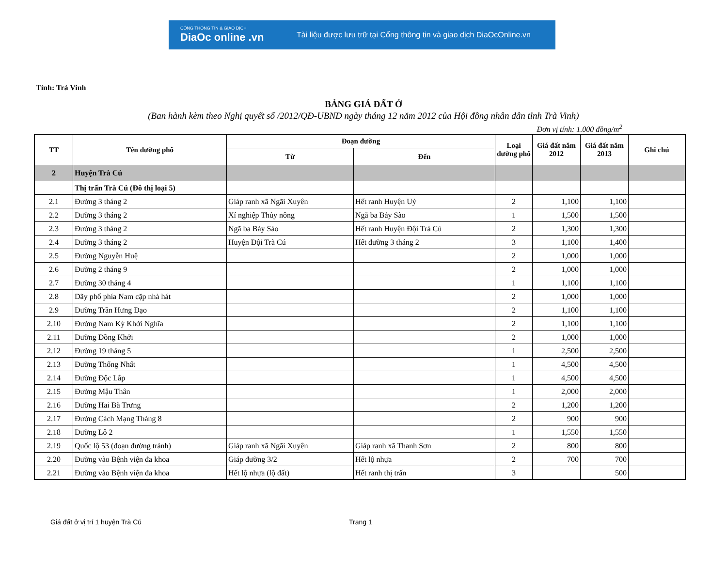CỔNG THÔNG TIN & GIAO DỊCH
DiaOc online .vn
Tài liệu được lưu trữ tại Cổng thông tin và giao dịch DiaOcOnline.vn
Tỉnh: Trà Vinh
BẢNG GIÁ ĐẤT Ở
(Ban hành kèm theo Nghị quyết số /2012/QĐ-UBND ngày tháng 12 năm 2012 của Hội đồng nhân dân tỉnh Trà Vinh)
Đơn vị tính: 1.000 đồng/m<sup>2</sup>
| TT | Tên đường phố | Đoạn đường | | Loại đường phố | Giá đất năm 2012 | Giá đất năm 2013 | Ghi chú |
| --- | --- | --- | --- | --- | --- | --- | --- |
| | | Từ | Đến | | | | |
| 2 | Huyện Trà Cú | | | | | | |
| | Thị trấn Trà Cú (Đô thị loại 5) | | | | | | |
| 2.1 | Đường 3 tháng 2 | Giáp ranh xã Ngãi Xuyên | Hết ranh Huyện Uỷ | 2 | 1,100 | 1,100 | |
| 2.2 | Đường 3 tháng 2 | Xí nghiệp Thủy nông | Ngã ba Bảy Sào | 1 | 1,500 | 1,500 | |
| 2.3 | Đường 3 tháng 2 | Ngã ba Bảy Sào | Hết ranh Huyện Đội Trà Cú | 2 | 1,300 | 1,300 | |
| 2.4 | Đường 3 tháng 2 | Huyện Đội Trà Cú | Hết đường 3 tháng 2 | 3 | 1,100 | 1,400 | |
| 2.5 | Đường Nguyễn Huệ | | | 2 | 1,000 | 1,000 | |
| 2.6 | Đường 2 tháng 9 | | | 2 | 1,000 | 1,000 | |
| 2.7 | Đường 30 tháng 4 | | | 1 | 1,100 | 1,100 | |
| 2.8 | Dãy phố phía Nam cặp nhà hát | | | 2 | 1,000 | 1,000 | |
| 2.9 | Đường Trần Hưng Đạo | | | 2 | 1,100 | 1,100 | |
| 2.10 | Đường Nam Kỳ Khởi Nghĩa | | | 2 | 1,100 | 1,100 | |
| 2.11 | Đường Đồng Khởi | | | 2 | 1,000 | 1,000 | |
| 2.12 | Đường 19 tháng 5 | | | 1 | 2,500 | 2,500 | |
| 2.13 | Đường Thống Nhất | | | 1 | 4,500 | 4,500 | |
| 2.14 | Đường Độc Lâp | | | 1 | 4,500 | 4,500 | |
| 2.15 | Đường Mậu Thân | | | 1 | 2,000 | 2,000 | |
| 2.16 | Đường Hai Bà Trưng | | | 2 | 1,200 | 1,200 | |
| 2.17 | Đường Cách Mạng Tháng 8 | | | 2 | 900 | 900 | |
| 2.18 | Đường Lô 2 | | | 1 | 1,550 | 1,550 | |
| 2.19 | Quốc lộ 53 (đoạn đường tránh) | Giáp ranh xã Ngãi Xuyên | Giáp ranh xã Thanh Sơn | 2 | 800 | 800 | |
| 2.20 | Đường vào Bệnh viện đa khoa | Giáp đường 3/2 | Hết lộ nhựa | 2 | 700 | 700 | |
| 2.21 | Đường vào Bệnh viện đa khoa | Hết lộ nhựa (lộ đất) | Hết ranh thị trấn | 3 | | 500 | |
Giá đất ở vị trí 1 huyện Trà Cú Trang 1